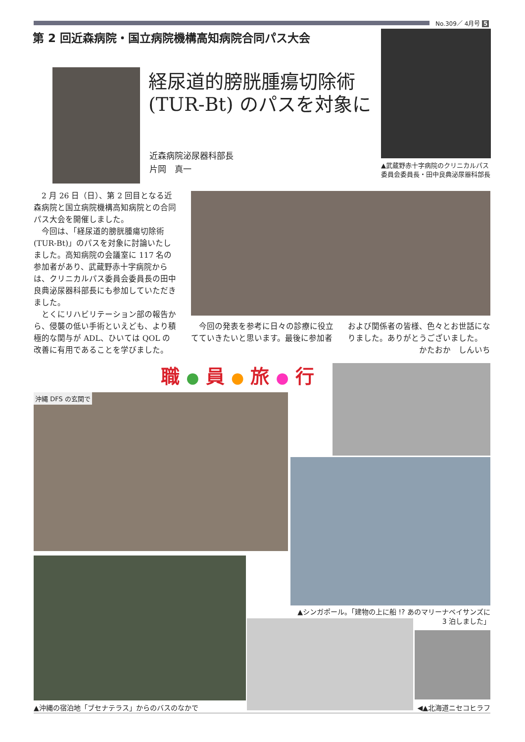No.309／ 4月号 5
第 2 回近森病院・国立病院機構高知病院合同パス大会
経尿道的膀胱腫瘍切除術
(TUR-Bt) のパスを対象に
近森病院泌尿器科部長
片岡　真一
▲武蔵野赤十字病院のクリニカルパス委員会委員長・田中良典泌尿器科部長
　2 月 26 日（日）、第 2 回目となる近森病院と国立病院機構高知病院との合同パス大会を開催しました。
　今回は、「経尿道的膀胱腫瘍切除術 (TUR-Bt)」のパスを対象に討論いたしました。高知病院の会議室に 117 名の参加者があり、武蔵野赤十字病院からは、クリニカルパス委員会委員長の田中良典泌尿器科部長にも参加していただきました。
　とくにリハビリテーション部の報告から、侵襲の低い手術といえども、より積極的な関与が ADL、ひいては QOL の改善に有用であることを学びました。
　今回の発表を参考に日々の診療に役立てていきたいと思います。最後に参加者および関係者の皆様、色々とお世話になりました。ありがとうございました。
かたおか　しんいち
職 ● 員 ● 旅 ● 行
沖縄 DFS の玄関で
▲シンガポール。「建物の上に船 !? あのマリーナベイサンズに
3 泊しました」
▲沖縄の宿泊地「ブセナテラス」からのバスのなかで
◀▲北海道ニセコヒラフ